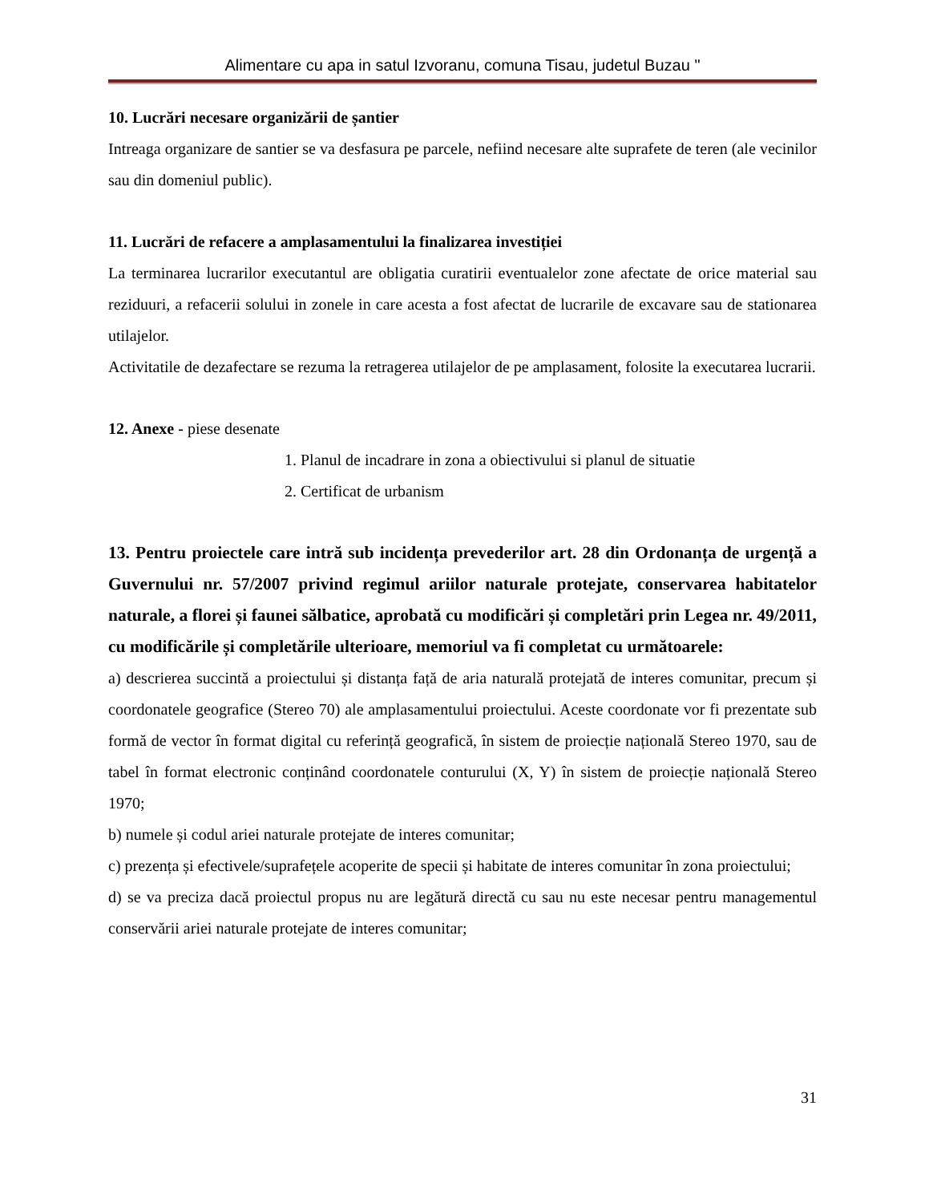Alimentare cu apa in satul Izvoranu, comuna Tisau, judetul Buzau "
10. Lucrări necesare organizării de șantier
Intreaga organizare de santier se va desfasura pe parcele, nefiind necesare alte suprafete de teren (ale vecinilor sau din domeniul public).
11. Lucrări de refacere a amplasamentului la finalizarea investiției
La terminarea lucrarilor executantul are obligatia curatirii eventualelor zone afectate de orice material sau reziduuri, a refacerii solului in zonele in care acesta a fost afectat de lucrarile de excavare sau de stationarea utilajelor.
Activitatile de dezafectare se rezuma la retragerea utilajelor de pe amplasament, folosite la executarea lucrarii.
12. Anexe - piese desenate
1. Planul de incadrare in zona a obiectivului si planul de situatie
2. Certificat de urbanism
13. Pentru proiectele care intră sub incidența prevederilor art. 28 din Ordonanța de urgență a Guvernului nr. 57/2007 privind regimul ariilor naturale protejate, conservarea habitatelor naturale, a florei și faunei sălbatice, aprobată cu modificări și completări prin Legea nr. 49/2011, cu modificările și completările ulterioare, memoriul va fi completat cu următoarele:
a) descrierea succintă a proiectului și distanța față de aria naturală protejată de interes comunitar, precum și coordonatele geografice (Stereo 70) ale amplasamentului proiectului. Aceste coordonate vor fi prezentate sub formă de vector în format digital cu referință geografică, în sistem de proiecție națională Stereo 1970, sau de tabel în format electronic conținând coordonatele conturului (X, Y) în sistem de proiecție națională Stereo 1970;
b) numele și codul ariei naturale protejate de interes comunitar;
c) prezența și efectivele/suprafețele acoperite de specii și habitate de interes comunitar în zona proiectului;
d) se va preciza dacă proiectul propus nu are legătură directă cu sau nu este necesar pentru managementul conservării ariei naturale protejate de interes comunitar;
31